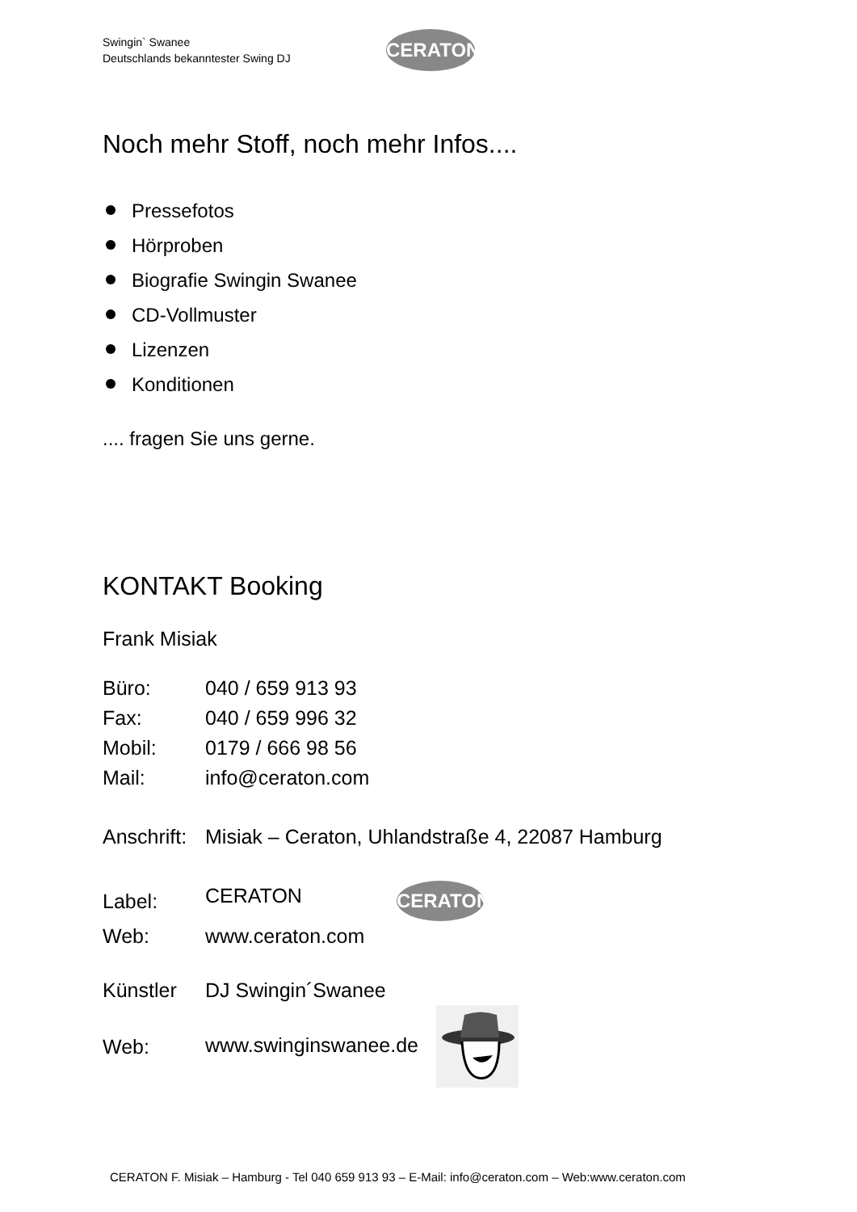Swingin` Swanee
Deutschlands bekanntester Swing DJ
CERATON
Noch mehr Stoff, noch mehr Infos....
Pressefotos
Hörproben
Biografie Swingin Swanee
CD-Vollmuster
Lizenzen
Konditionen
.... fragen Sie uns gerne.
KONTAKT Booking
Frank Misiak
| Büro: | 040 / 659 913 93 |
| Fax: | 040 / 659 996 32 |
| Mobil: | 0179 / 666 98 56 |
| Mail: | info@ceraton.com |
| Anschrift: | Misiak – Ceraton, Uhlandstraße 4, 22087 Hamburg |
| Label: | CERATON CERATON |
| Web: | www.ceraton.com |
| Künstler | DJ Swingin´Swanee |
| Web: | www.swinginswanee.de |
CERATON F. Misiak – Hamburg - Tel 040 659 913 93 – E-Mail: info@ceraton.com – Web:www.ceraton.com